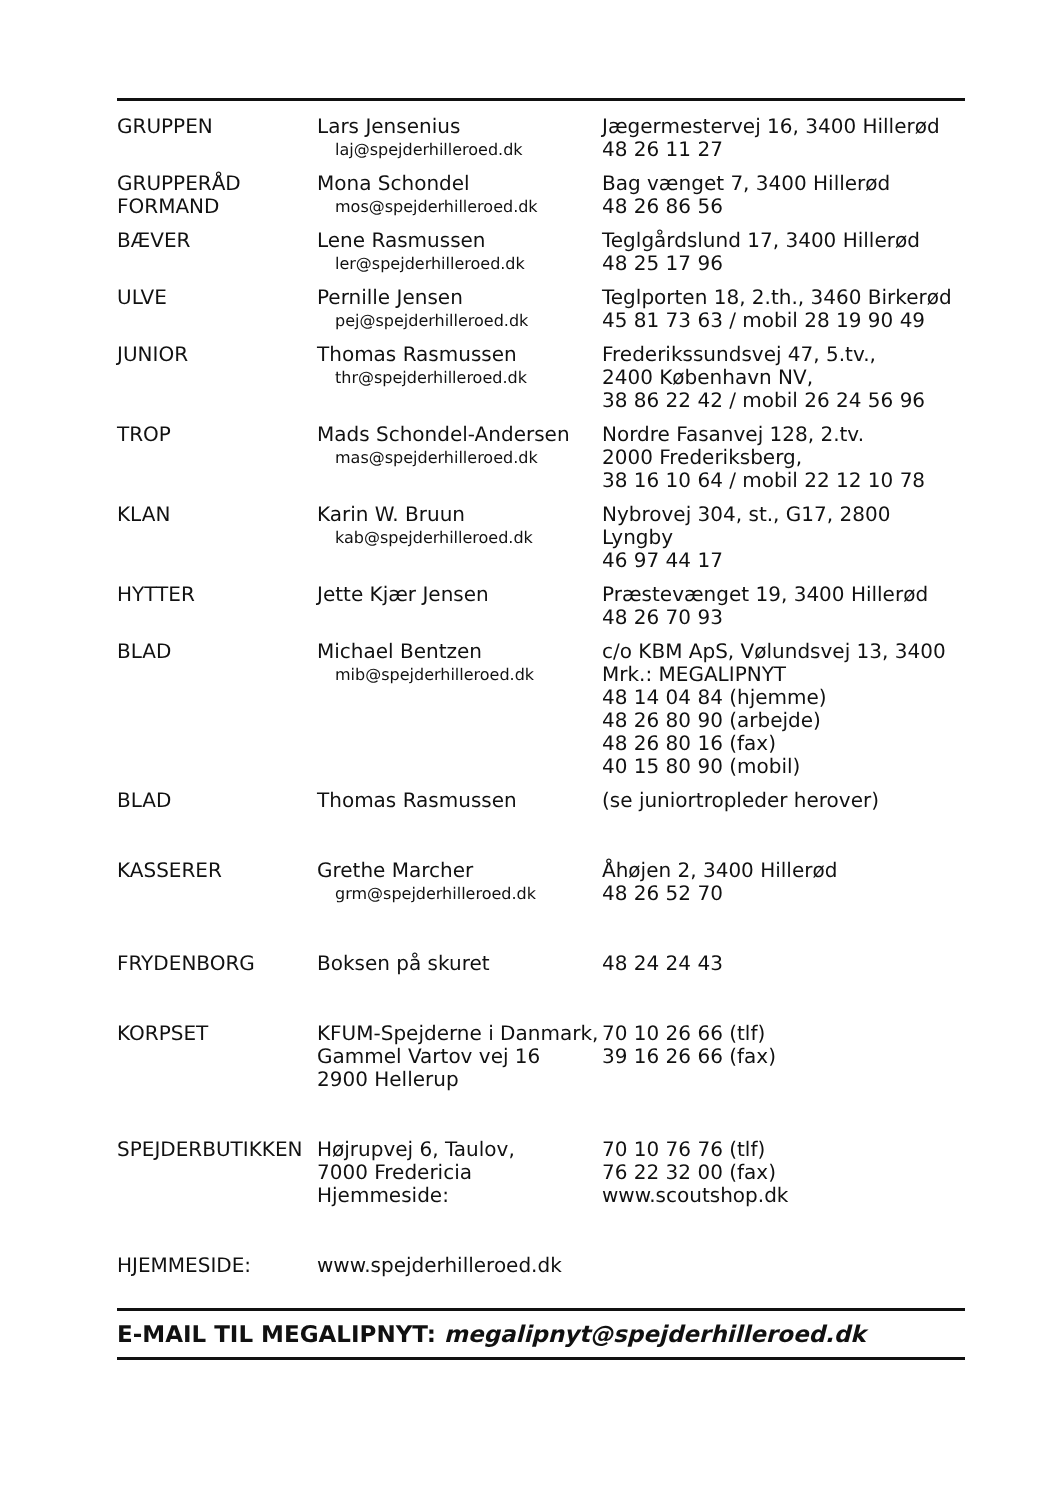| GRUPPEN | Lars Jensenius laj@spejderhilleroed.dk | Jægermestervej 16, 3400 Hillerød 48 26 11 27 |
| GRUPPERÅD FORMAND | Mona Schondel mos@spejderhilleroed.dk | Bag vænget 7, 3400 Hillerød 48 26 86 56 |
| BÆVER | Lene Rasmussen ler@spejderhilleroed.dk | Teglgårdslund 17, 3400 Hillerød 48 25 17 96 |
| ULVE | Pernille Jensen pej@spejderhilleroed.dk | Teglporten 18, 2.th., 3460 Birkerød 45 81 73 63 / mobil 28 19 90 49 |
| JUNIOR | Thomas Rasmussen thr@spejderhilleroed.dk | Frederikssundsvej 47, 5.tv., 2400 København NV, 38 86 22 42 / mobil 26 24 56 96 |
| TROP | Mads Schondel-Andersen mas@spejderhilleroed.dk | Nordre Fasanvej 128, 2.tv. 2000 Frederiksberg, 38 16 10 64 / mobil 22 12 10 78 |
| KLAN | Karin W. Bruun kab@spejderhilleroed.dk | Nybrovej 304, st., G17, 2800 Lyngby 46 97 44 17 |
| HYTTER | Jette Kjær Jensen | Præstevænget 19, 3400 Hillerød 48 26 70 93 |
| BLAD | Michael Bentzen mib@spejderhilleroed.dk | c/o KBM ApS, Vølundsvej 13, 3400 Mrk.: MEGALIPNYT 48 14 04 84 (hjemme) 48 26 80 90 (arbejde) 48 26 80 16 (fax) 40 15 80 90 (mobil) |
| BLAD | Thomas Rasmussen | (se juniortropleder herover) |
| KASSERER | Grethe Marcher grm@spejderhilleroed.dk | Åhøjen 2, 3400 Hillerød 48 26 52 70 |
| FRYDENBORG | Boksen på skuret | 48 24 24 43 |
| KORPSET | KFUM-Spejderne i Danmark, Gammel Vartov vej 16 2900 Hellerup | 70 10 26 66 (tlf) 39 16 26 66 (fax) |
| SPEJDERBUTIKKEN | Højrupvej 6, Taulov, 7000 Fredericia Hjemmeside: | 70 10 76 76 (tlf) 76 22 32 00 (fax) www.scoutshop.dk |
| HJEMMESIDE: | www.spejderhilleroed.dk | |
E-MAIL TIL MEGALIPNYT: megalipnyt@spejderhilleroed.dk